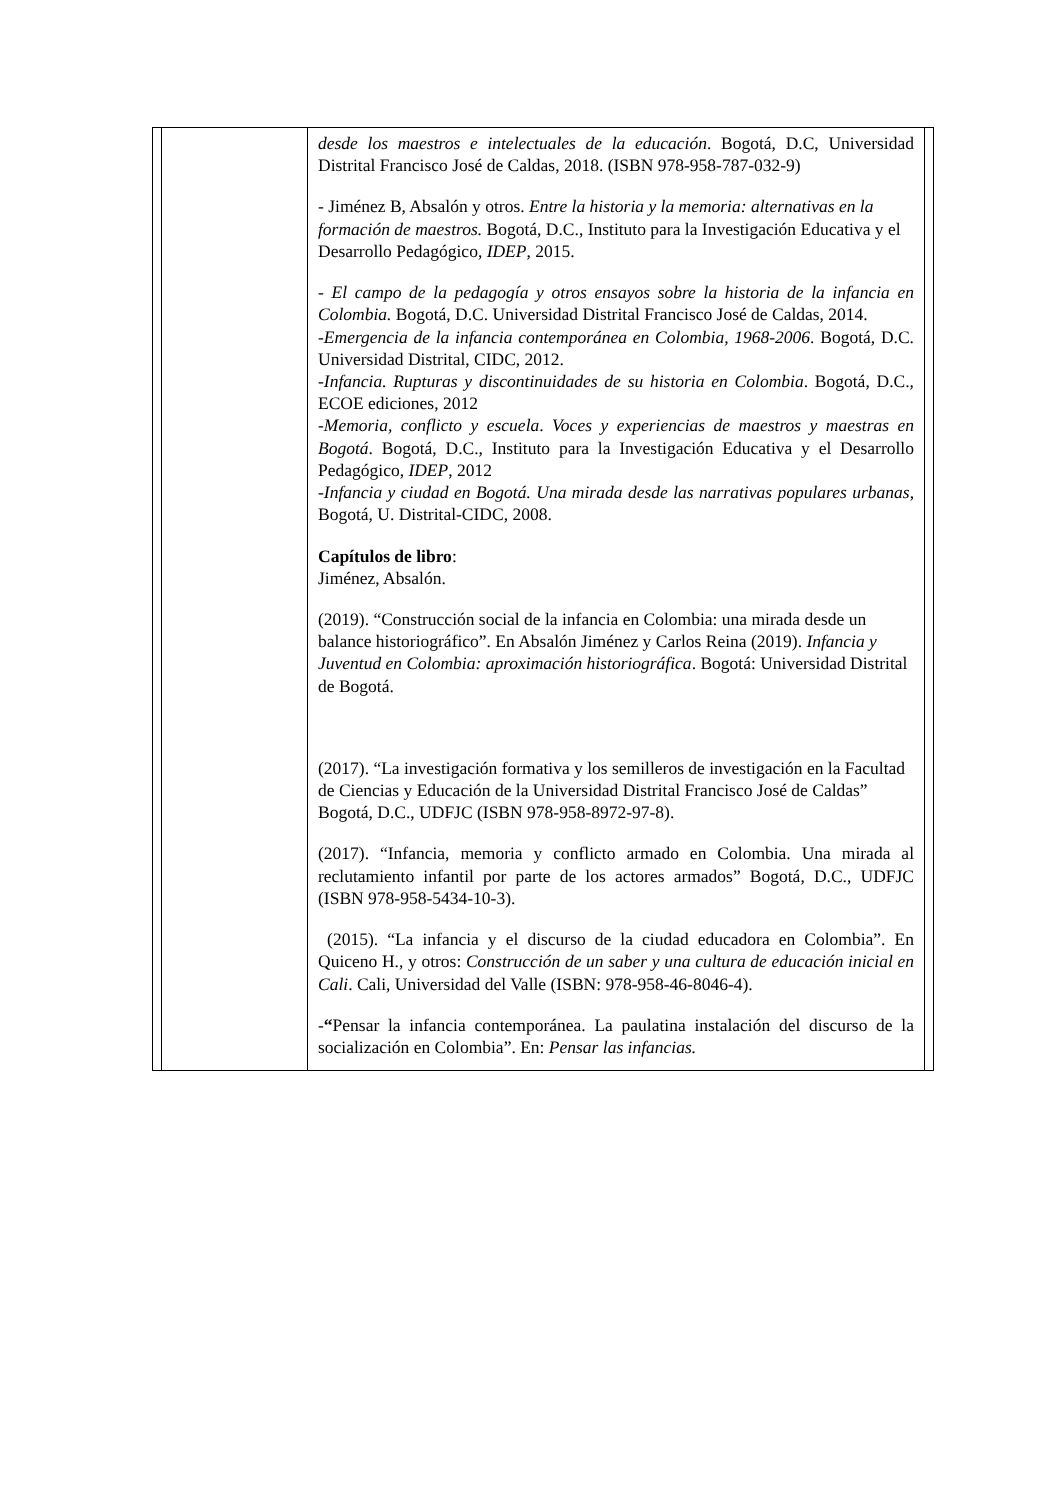| | | desde los maestros e intelectuales de la educación . Bogotá, D.C, Universidad Distrital Francisco José de Caldas, 2018. (ISBN 978-958-787-032-9) - Jiménez B, Absalón y otros. Entre la historia y la memoria: alternativas en la formación de maestros. Bogotá, D.C., Instituto para la Investigación Educativa y el Desarrollo Pedagógico, IDEP , 2015. - El campo de la pedagogía y otros ensayos sobre la historia de la infancia en Colombia. Bogotá, D.C. Universidad Distrital Francisco José de Caldas, 2014. - Emergencia de la infancia contemporánea en Colombia, 1968-2006 . Bogotá, D.C. Universidad Distrital, CIDC, 2012. - Infancia. Rupturas y discontinuidades de su historia en Colombia . Bogotá, D.C., ECOE ediciones, 2012 - Memoria, conflicto y escuela . Voces y experiencias de maestros y maestras en Bogotá . Bogotá, D.C., Instituto para la Investigación Educativa y el Desarrollo Pedagógico, IDEP , 2012 - Infancia y ciudad en Bogotá. Una mirada desde las narrativas populares urbanas , Bogotá, U. Distrital-CIDC, 2008. Capítulos de libro : Jiménez, Absalón. (2019). “Construcción social de la infancia en Colombia: una mirada desde un balance historiográfico”. En Absalón Jiménez y Carlos Reina (2019). Infancia y Juventud en Colombia: aproximación historiográfica . Bogotá: Universidad Distrital de Bogotá. (2017). “La investigación formativa y los semilleros de investigación en la Facultad de Ciencias y Educación de la Universidad Distrital Francisco José de Caldas” Bogotá, D.C., UDFJC (ISBN 978-958-8972-97-8). (2017). “Infancia, memoria y conflicto armado en Colombia. Una mirada al reclutamiento infantil por parte de los actores armados” Bogotá, D.C., UDFJC (ISBN 978-958-5434-10-3). (2015). “La infancia y el discurso de la ciudad educadora en Colombia”. En Quiceno H., y otros: Construcción de un saber y una cultura de educación inicial en Cali . Cali, Universidad del Valle (ISBN: 978-958-46-8046-4). - “ Pensar la infancia contemporánea. La paulatina instalación del discurso de la socialización en Colombia”. En: Pensar las infancias. | |